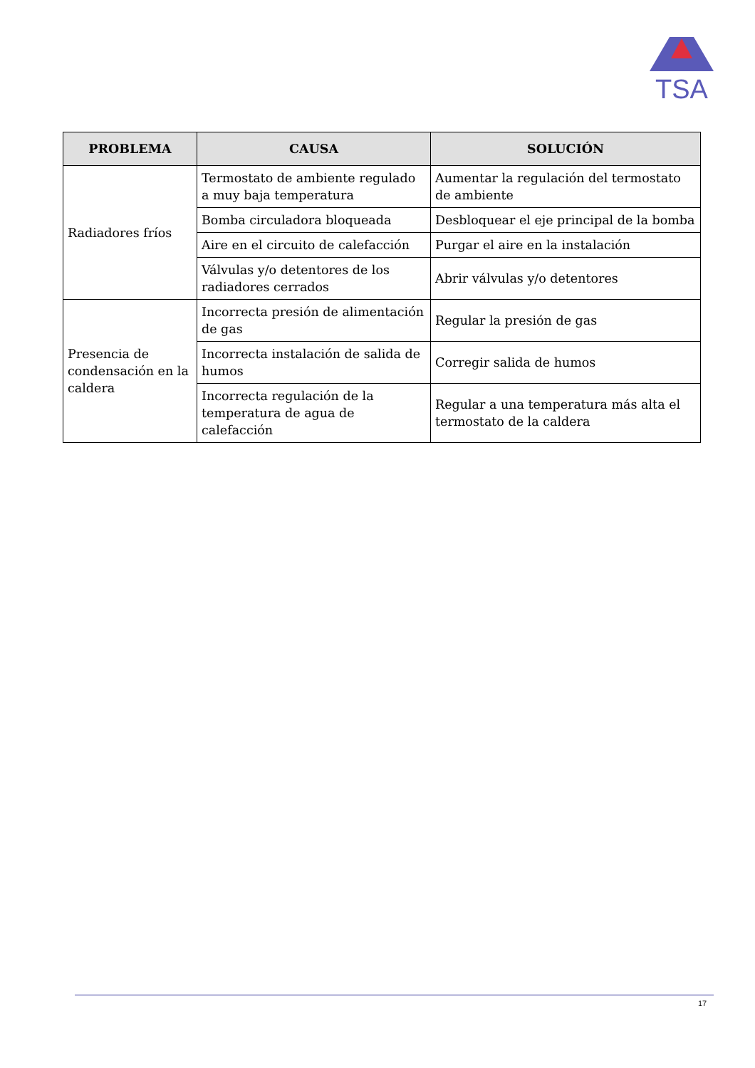TSA
| PROBLEMA | CAUSA | SOLUCIÓN |
| --- | --- | --- |
| Radiadores fríos | Termostato de ambiente regulado a muy baja temperatura | Aumentar la regulación del termostato de ambiente |
| | Bomba circuladora bloqueada | Desbloquear el eje principal de la bomba |
| | Aire en el circuito de calefacción | Purgar el aire en la instalación |
| | Válvulas y/o detentores de los radiadores cerrados | Abrir válvulas y/o detentores |
| Presencia de condensación en la caldera | Incorrecta presión de alimentación de gas | Regular la presión de gas |
| | Incorrecta instalación de salida de humos | Corregir salida de humos |
| | Incorrecta regulación de la temperatura de agua de calefacción | Regular a una temperatura más alta el termostato de la caldera |
17